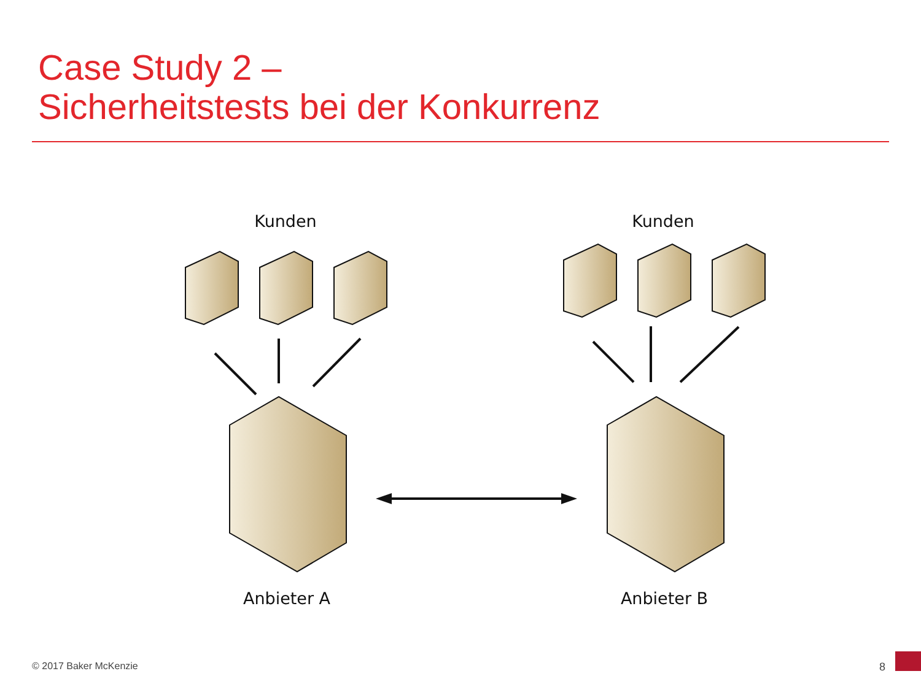Case Study 2 –
Sicherheitstests bei der Konkurrenz
Kunden Kunden
Anbieter A Anbieter B
© 2017 Baker McKenzie 8